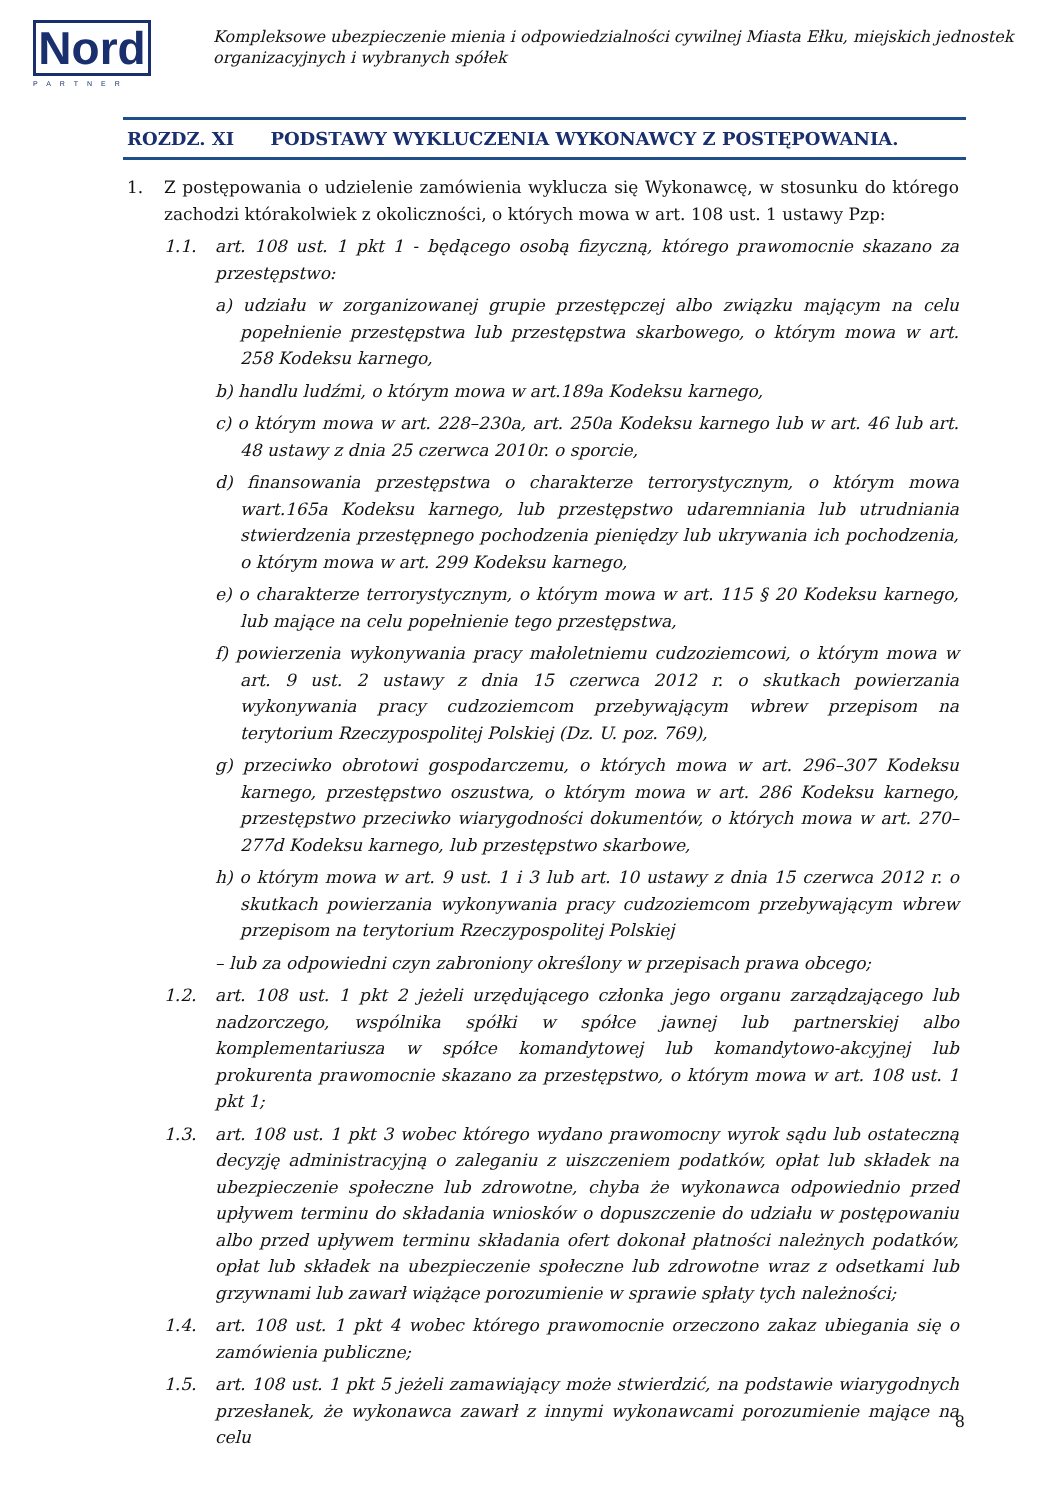Nord
PARTNER
Kompleksowe ubezpieczenie mienia i odpowiedzialności cywilnej Miasta Ełku, miejskich jednostek
organizacyjnych i wybranych spółek
ROZDZ. XI PODSTAWY WYKLUCZENIA WYKONAWCY Z POSTĘPOWANIA.
1. Z postępowania o udzielenie zamówienia wyklucza się Wykonawcę, w stosunku do którego zachodzi którakolwiek z okoliczności, o których mowa w art. 108 ust. 1 ustawy Pzp:
1.1. art. 108 ust. 1 pkt 1 - będącego osobą fizyczną, którego prawomocnie skazano za przestępstwo:
a) udziału w zorganizowanej grupie przestępczej albo związku mającym na celu popełnienie przestępstwa lub przestępstwa skarbowego, o którym mowa w art. 258 Kodeksu karnego,
b) handlu ludźmi, o którym mowa w art.189a Kodeksu karnego,
c) o którym mowa w art. 228–230a, art. 250a Kodeksu karnego lub w art. 46 lub art. 48 ustawy z dnia 25 czerwca 2010r. o sporcie,
d) finansowania przestępstwa o charakterze terrorystycznym, o którym mowa wart.165a Kodeksu karnego, lub przestępstwo udaremniania lub utrudniania stwierdzenia przestępnego pochodzenia pieniędzy lub ukrywania ich pochodzenia, o którym mowa w art. 299 Kodeksu karnego,
e) o charakterze terrorystycznym, o którym mowa w art. 115 § 20 Kodeksu karnego, lub mające na celu popełnienie tego przestępstwa,
f) powierzenia wykonywania pracy małoletniemu cudzoziemcowi, o którym mowa w art. 9 ust. 2 ustawy z dnia 15 czerwca 2012 r. o skutkach powierzania wykonywania pracy cudzoziemcom przebywającym wbrew przepisom na terytorium Rzeczypospolitej Polskiej (Dz. U. poz. 769),
g) przeciwko obrotowi gospodarczemu, o których mowa w art. 296–307 Kodeksu karnego, przestępstwo oszustwa, o którym mowa w art. 286 Kodeksu karnego, przestępstwo przeciwko wiarygodności dokumentów, o których mowa w art. 270–277d Kodeksu karnego, lub przestępstwo skarbowe,
h) o którym mowa w art. 9 ust. 1 i 3 lub art. 10 ustawy z dnia 15 czerwca 2012 r. o skutkach powierzania wykonywania pracy cudzoziemcom przebywającym wbrew przepisom na terytorium Rzeczypospolitej Polskiej
– lub za odpowiedni czyn zabroniony określony w przepisach prawa obcego;
1.2. art. 108 ust. 1 pkt 2 jeżeli urzędującego członka jego organu zarządzającego lub nadzorczego, wspólnika spółki w spółce jawnej lub partnerskiej albo komplementariusza w spółce komandytowej lub komandytowo-akcyjnej lub prokurenta prawomocnie skazano za przestępstwo, o którym mowa w art. 108 ust. 1 pkt 1;
1.3. art. 108 ust. 1 pkt 3 wobec którego wydano prawomocny wyrok sądu lub ostateczną decyzję administracyjną o zaleganiu z uiszczeniem podatków, opłat lub składek na ubezpieczenie społeczne lub zdrowotne, chyba że wykonawca odpowiednio przed upływem terminu do składania wniosków o dopuszczenie do udziału w postępowaniu albo przed upływem terminu składania ofert dokonał płatności należnych podatków, opłat lub składek na ubezpieczenie społeczne lub zdrowotne wraz z odsetkami lub grzywnami lub zawarł wiążące porozumienie w sprawie spłaty tych należności;
1.4. art. 108 ust. 1 pkt 4 wobec którego prawomocnie orzeczono zakaz ubiegania się o zamówienia publiczne;
1.5. art. 108 ust. 1 pkt 5 jeżeli zamawiający może stwierdzić, na podstawie wiarygodnych przesłanek, że wykonawca zawarł z innymi wykonawcami porozumienie mające na celu
8